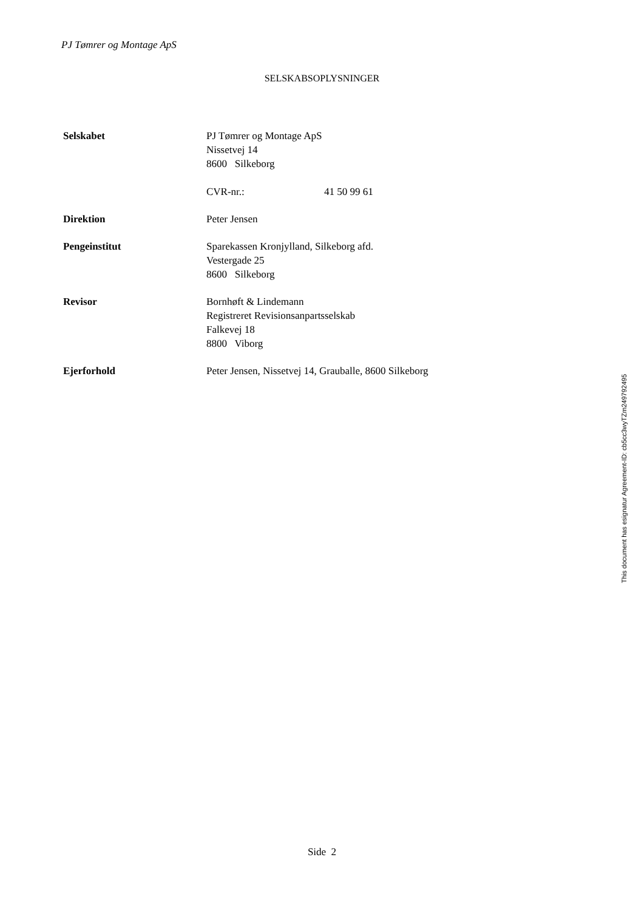PJ Tømrer og Montage ApS
SELSKABSOPLYSNINGER
Selskabet PJ Tømrer og Montage ApS
Nissetvej 14
8600 Silkeborg
CVR-nr.: 41 50 99 61
Direktion Peter Jensen
Pengeinstitut Sparekassen Kronjylland, Silkeborg afd.
Vestergade 25
8600 Silkeborg
Revisor Bornhøft & Lindemann
Registreret Revisionsanpartsselskab
Falkevej 18
8800 Viborg
Ejerforhold Peter Jensen, Nissetvej 14, Grauballe, 8600 Silkeborg
Side 2
This document has esignatur Agreement-ID: cb5cc3wyTZm249792495